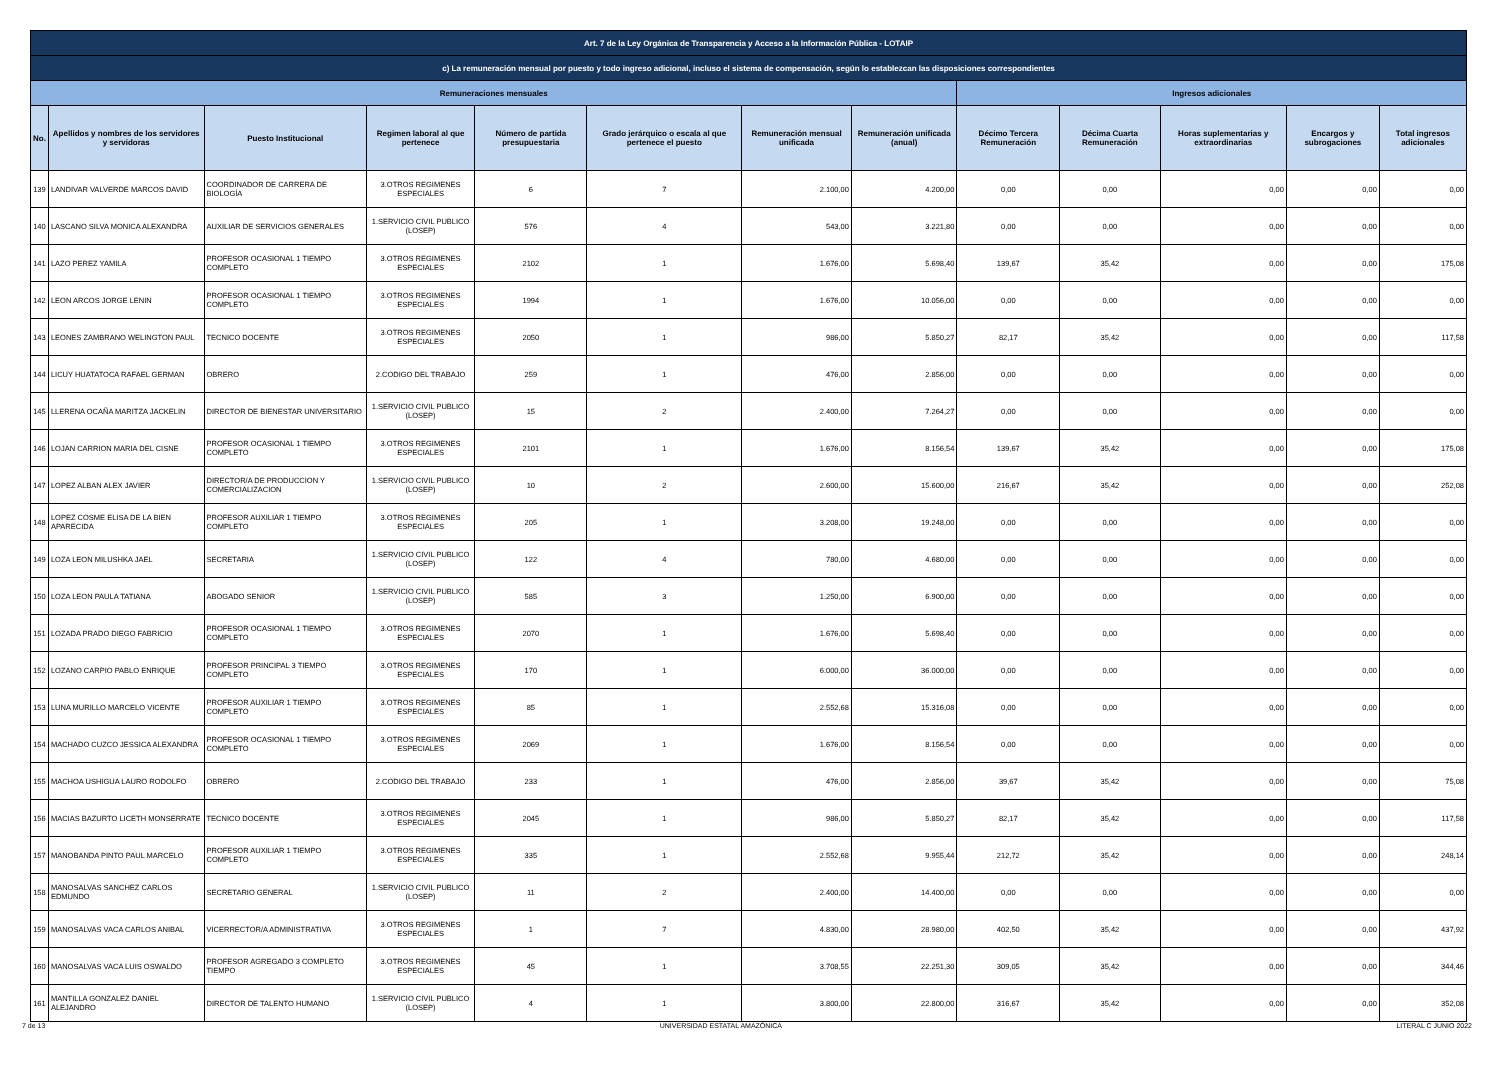| Art. 7 de la Ley Orgánica de Transparencia y Acceso a la Información Pública - LOTAIP | | | | | | | | | | | | |
| --- | --- | --- | --- | --- | --- | --- | --- | --- | --- | --- | --- | --- |
| c) La remuneración mensual por puesto y todo ingreso adicional, incluso el sistema de compensación, según lo establezcan las disposiciones correspondientes | | | | | | | | | | | | |
| Remuneraciones mensuales | | | | | | | | Ingresos adicionales | | | | |
| No. | Apellidos y nombres de los servidores y servidoras | Puesto Institucional | Regimen laboral al que pertenece | Número de partida presupuestaria | Grado jerárquico o escala al que pertenece el puesto | Remuneración mensual unificada | Remuneración unificada (anual) | Décimo Tercera Remuneración | Décima Cuarta Remuneración | Horas suplementarias y extraordinarias | Encargos y subrogaciones | Total ingresos adicionales |
| 139 | LANDIVAR VALVERDE MARCOS DAVID | COORDINADOR DE CARRERA DE BIOLOGÍA | 3.OTROS REGIMENES ESPECIALES | 6 | 7 | 2.100,00 | 4.200,00 | 0,00 | 0,00 | 0,00 | 0,00 | 0,00 |
| 140 | LASCANO SILVA MONICA ALEXANDRA | AUXILIAR DE SERVICIOS GENERALES | 1.SERVICIO CIVIL PUBLICO (LOSEP) | 576 | 4 | 543,00 | 3.221,80 | 0,00 | 0,00 | 0,00 | 0,00 | 0,00 |
| 141 | LAZO PEREZ YAMILA | PROFESOR OCASIONAL 1 TIEMPO COMPLETO | 3.OTROS REGIMENES ESPECIALES | 2102 | 1 | 1.676,00 | 5.698,40 | 139,67 | 35,42 | 0,00 | 0,00 | 175,08 |
| 142 | LEON ARCOS JORGE LENIN | PROFESOR OCASIONAL 1 TIEMPO COMPLETO | 3.OTROS REGIMENES ESPECIALES | 1994 | 1 | 1.676,00 | 10.056,00 | 0,00 | 0,00 | 0,00 | 0,00 | 0,00 |
| 143 | LEONES ZAMBRANO WELINGTON PAUL | TECNICO DOCENTE | 3.OTROS REGIMENES ESPECIALES | 2050 | 1 | 986,00 | 5.850,27 | 82,17 | 35,42 | 0,00 | 0,00 | 117,58 |
| 144 | LICUY HUATATOCA RAFAEL GERMAN | OBRERO | 2.CODIGO DEL TRABAJO | 259 | 1 | 476,00 | 2.856,00 | 0,00 | 0,00 | 0,00 | 0,00 | 0,00 |
| 145 | LLERENA OCAÑA MARITZA JACKELIN | DIRECTOR DE BIENESTAR UNIVERSITARIO | 1.SERVICIO CIVIL PUBLICO (LOSEP) | 15 | 2 | 2.400,00 | 7.264,27 | 0,00 | 0,00 | 0,00 | 0,00 | 0,00 |
| 146 | LOJAN CARRION MARIA DEL CISNE | PROFESOR OCASIONAL 1 TIEMPO COMPLETO | 3.OTROS REGIMENES ESPECIALES | 2101 | 1 | 1.676,00 | 8.156,54 | 139,67 | 35,42 | 0,00 | 0,00 | 175,08 |
| 147 | LOPEZ ALBAN ALEX JAVIER | DIRECTOR/A DE PRODUCCION Y COMERCIALIZACION | 1.SERVICIO CIVIL PUBLICO (LOSEP) | 10 | 2 | 2.600,00 | 15.600,00 | 216,67 | 35,42 | 0,00 | 0,00 | 252,08 |
| 148 | LOPEZ COSME ELISA DE LA BIEN APARECIDA | PROFESOR AUXILIAR 1 TIEMPO COMPLETO | 3.OTROS REGIMENES ESPECIALES | 205 | 1 | 3.208,00 | 19.248,00 | 0,00 | 0,00 | 0,00 | 0,00 | 0,00 |
| 149 | LOZA LEON MILUSHKA JAEL | SECRETARIA | 1.SERVICIO CIVIL PUBLICO (LOSEP) | 122 | 4 | 780,00 | 4.680,00 | 0,00 | 0,00 | 0,00 | 0,00 | 0,00 |
| 150 | LOZA LEON PAULA TATIANA | ABOGADO SENIOR | 1.SERVICIO CIVIL PUBLICO (LOSEP) | 585 | 3 | 1.250,00 | 6.900,00 | 0,00 | 0,00 | 0,00 | 0,00 | 0,00 |
| 151 | LOZADA PRADO DIEGO FABRICIO | PROFESOR OCASIONAL 1 TIEMPO COMPLETO | 3.OTROS REGIMENES ESPECIALES | 2070 | 1 | 1.676,00 | 5.698,40 | 0,00 | 0,00 | 0,00 | 0,00 | 0,00 |
| 152 | LOZANO CARPIO PABLO ENRIQUE | PROFESOR PRINCIPAL 3 TIEMPO COMPLETO | 3.OTROS REGIMENES ESPECIALES | 170 | 1 | 6.000,00 | 36.000,00 | 0,00 | 0,00 | 0,00 | 0,00 | 0,00 |
| 153 | LUNA MURILLO MARCELO VICENTE | PROFESOR AUXILIAR 1 TIEMPO COMPLETO | 3.OTROS REGIMENES ESPECIALES | 85 | 1 | 2.552,68 | 15.316,08 | 0,00 | 0,00 | 0,00 | 0,00 | 0,00 |
| 154 | MACHADO CUZCO JESSICA ALEXANDRA | PROFESOR OCASIONAL 1 TIEMPO COMPLETO | 3.OTROS REGIMENES ESPECIALES | 2069 | 1 | 1.676,00 | 8.156,54 | 0,00 | 0,00 | 0,00 | 0,00 | 0,00 |
| 155 | MACHOA USHIGUA LAURO RODOLFO | OBRERO | 2.CODIGO DEL TRABAJO | 233 | 1 | 476,00 | 2.856,00 | 39,67 | 35,42 | 0,00 | 0,00 | 75,08 |
| 156 | MACIAS BAZURTO LICETH MONSERRATE | TECNICO DOCENTE | 3.OTROS REGIMENES ESPECIALES | 2045 | 1 | 986,00 | 5.850,27 | 82,17 | 35,42 | 0,00 | 0,00 | 117,58 |
| 157 | MANOBANDA PINTO PAUL MARCELO | PROFESOR AUXILIAR 1 TIEMPO COMPLETO | 3.OTROS REGIMENES ESPECIALES | 335 | 1 | 2.552,68 | 9.955,44 | 212,72 | 35,42 | 0,00 | 0,00 | 248,14 |
| 158 | MANOSALVAS SANCHEZ CARLOS EDMUNDO | SECRETARIO GENERAL | 1.SERVICIO CIVIL PUBLICO (LOSEP) | 11 | 2 | 2.400,00 | 14.400,00 | 0,00 | 0,00 | 0,00 | 0,00 | 0,00 |
| 159 | MANOSALVAS VACA CARLOS ANIBAL | VICERRECTOR/A ADMINISTRATIVA | 3.OTROS REGIMENES ESPECIALES | 1 | 7 | 4.830,00 | 28.980,00 | 402,50 | 35,42 | 0,00 | 0,00 | 437,92 |
| 160 | MANOSALVAS VACA LUIS OSWALDO | PROFESOR AGREGADO 3 COMPLETO TIEMPO | 3.OTROS REGIMENES ESPECIALES | 45 | 1 | 3.708,55 | 22.251,30 | 309,05 | 35,42 | 0,00 | 0,00 | 344,46 |
| 161 | MANTILLA GONZALEZ DANIEL ALEJANDRO | DIRECTOR DE TALENTO HUMANO | 1.SERVICIO CIVIL PUBLICO (LOSEP) | 4 | 1 | 3.800,00 | 22.800,00 | 316,67 | 35,42 | 0,00 | 0,00 | 352,08 |
7 de 13 UNIVERSIDAD ESTATAL AMAZÓNICA LITERAL C JUNIO 2022